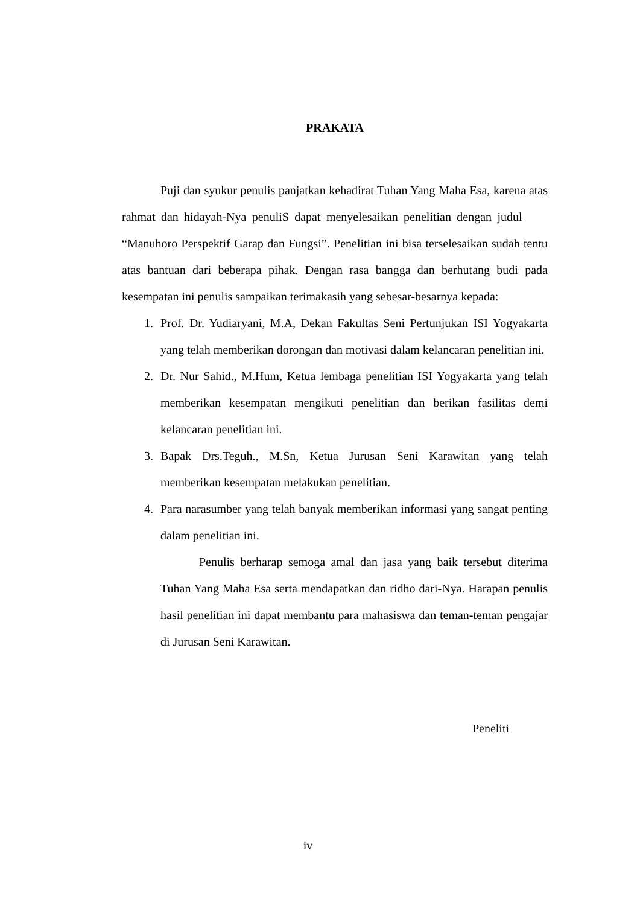PRAKATA
Puji dan syukur penulis panjatkan kehadirat Tuhan Yang Maha Esa, karena atas rahmat dan hidayah-Nya penuliS dapat menyelesaikan penelitian dengan judul “Manuhoro Perspektif Garap dan Fungsi”. Penelitian ini bisa terselesaikan sudah tentu atas bantuan dari beberapa pihak. Dengan rasa bangga dan berhutang budi pada kesempatan ini penulis sampaikan terimakasih yang sebesar-besarnya kepada:
1. Prof. Dr. Yudiaryani, M.A, Dekan Fakultas Seni Pertunjukan ISI Yogyakarta yang telah memberikan dorongan dan motivasi dalam kelancaran penelitian ini.
2. Dr. Nur Sahid., M.Hum, Ketua lembaga penelitian ISI Yogyakarta yang telah memberikan kesempatan mengikuti penelitian dan berikan fasilitas demi kelancaran penelitian ini.
3. Bapak Drs.Teguh., M.Sn, Ketua Jurusan Seni Karawitan yang telah memberikan kesempatan melakukan penelitian.
4. Para narasumber yang telah banyak memberikan informasi yang sangat penting dalam penelitian ini.
Penulis berharap semoga amal dan jasa yang baik tersebut diterima Tuhan Yang Maha Esa serta mendapatkan dan ridho dari-Nya. Harapan penulis hasil penelitian ini dapat membantu para mahasiswa dan teman-teman pengajar di Jurusan Seni Karawitan.
Peneliti
iv